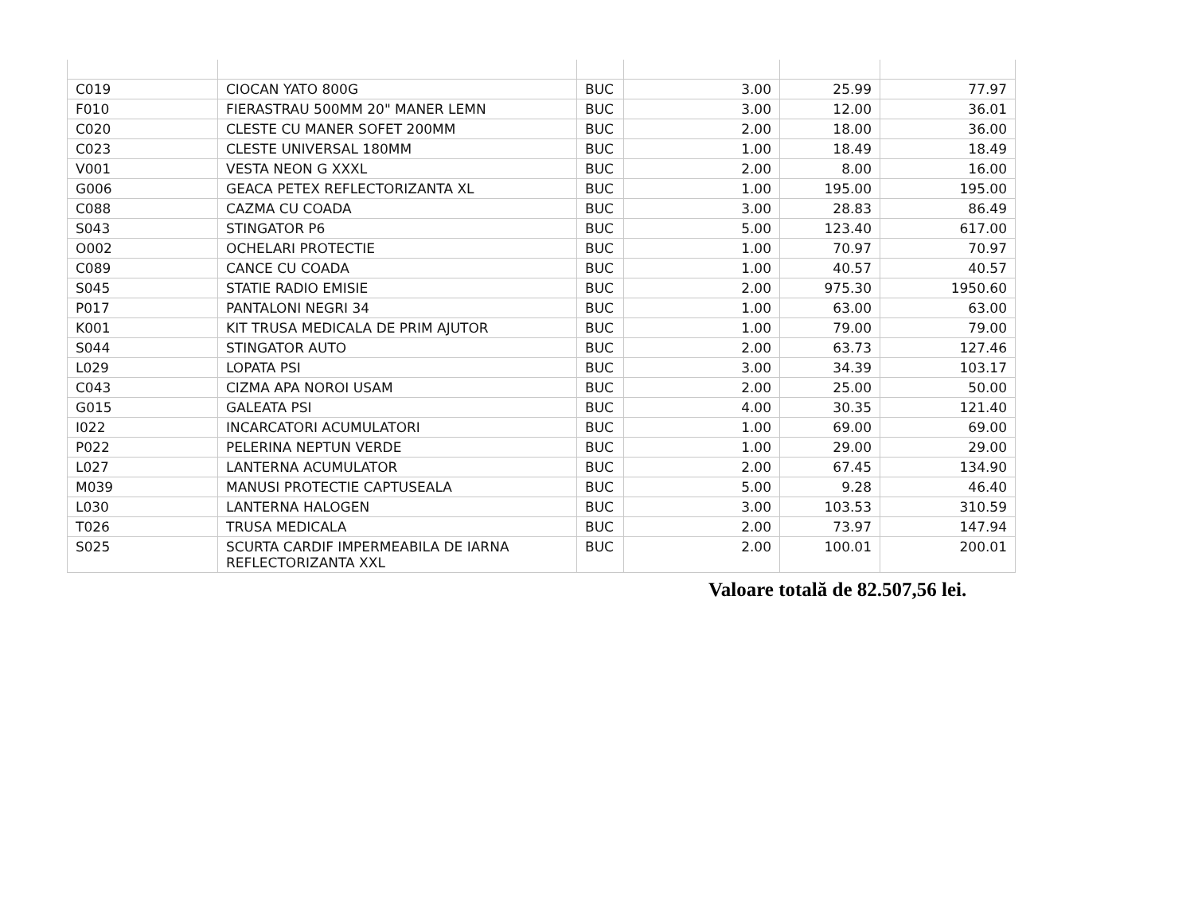| C019 | CIOCAN YATO 800G | BUC | 3.00 | 25.99 | 77.97 |
| F010 | FIERASTRAU 500MM 20" MANER LEMN | BUC | 3.00 | 12.00 | 36.01 |
| C020 | CLESTE CU MANER SOFET 200MM | BUC | 2.00 | 18.00 | 36.00 |
| C023 | CLESTE UNIVERSAL 180MM | BUC | 1.00 | 18.49 | 18.49 |
| V001 | VESTA NEON G XXXL | BUC | 2.00 | 8.00 | 16.00 |
| G006 | GEACA PETEX REFLECTORIZANTA XL | BUC | 1.00 | 195.00 | 195.00 |
| C088 | CAZMA CU COADA | BUC | 3.00 | 28.83 | 86.49 |
| S043 | STINGATOR P6 | BUC | 5.00 | 123.40 | 617.00 |
| O002 | OCHELARI PROTECTIE | BUC | 1.00 | 70.97 | 70.97 |
| C089 | CANCE CU COADA | BUC | 1.00 | 40.57 | 40.57 |
| S045 | STATIE RADIO EMISIE | BUC | 2.00 | 975.30 | 1950.60 |
| P017 | PANTALONI NEGRI 34 | BUC | 1.00 | 63.00 | 63.00 |
| K001 | KIT TRUSA MEDICALA DE PRIM AJUTOR | BUC | 1.00 | 79.00 | 79.00 |
| S044 | STINGATOR AUTO | BUC | 2.00 | 63.73 | 127.46 |
| L029 | LOPATA PSI | BUC | 3.00 | 34.39 | 103.17 |
| C043 | CIZMA APA NOROI USAM | BUC | 2.00 | 25.00 | 50.00 |
| G015 | GALEATA PSI | BUC | 4.00 | 30.35 | 121.40 |
| I022 | INCARCATORI ACUMULATORI | BUC | 1.00 | 69.00 | 69.00 |
| P022 | PELERINA NEPTUN VERDE | BUC | 1.00 | 29.00 | 29.00 |
| L027 | LANTERNA ACUMULATOR | BUC | 2.00 | 67.45 | 134.90 |
| M039 | MANUSI PROTECTIE CAPTUSEALA | BUC | 5.00 | 9.28 | 46.40 |
| L030 | LANTERNA HALOGEN | BUC | 3.00 | 103.53 | 310.59 |
| T026 | TRUSA MEDICALA | BUC | 2.00 | 73.97 | 147.94 |
| S025 | SCURTA CARDIF IMPERMEABILA DE IARNA REFLECTORIZANTA XXL | BUC | 2.00 | 100.01 | 200.01 |
Valoare totală de 82.507,56 lei.